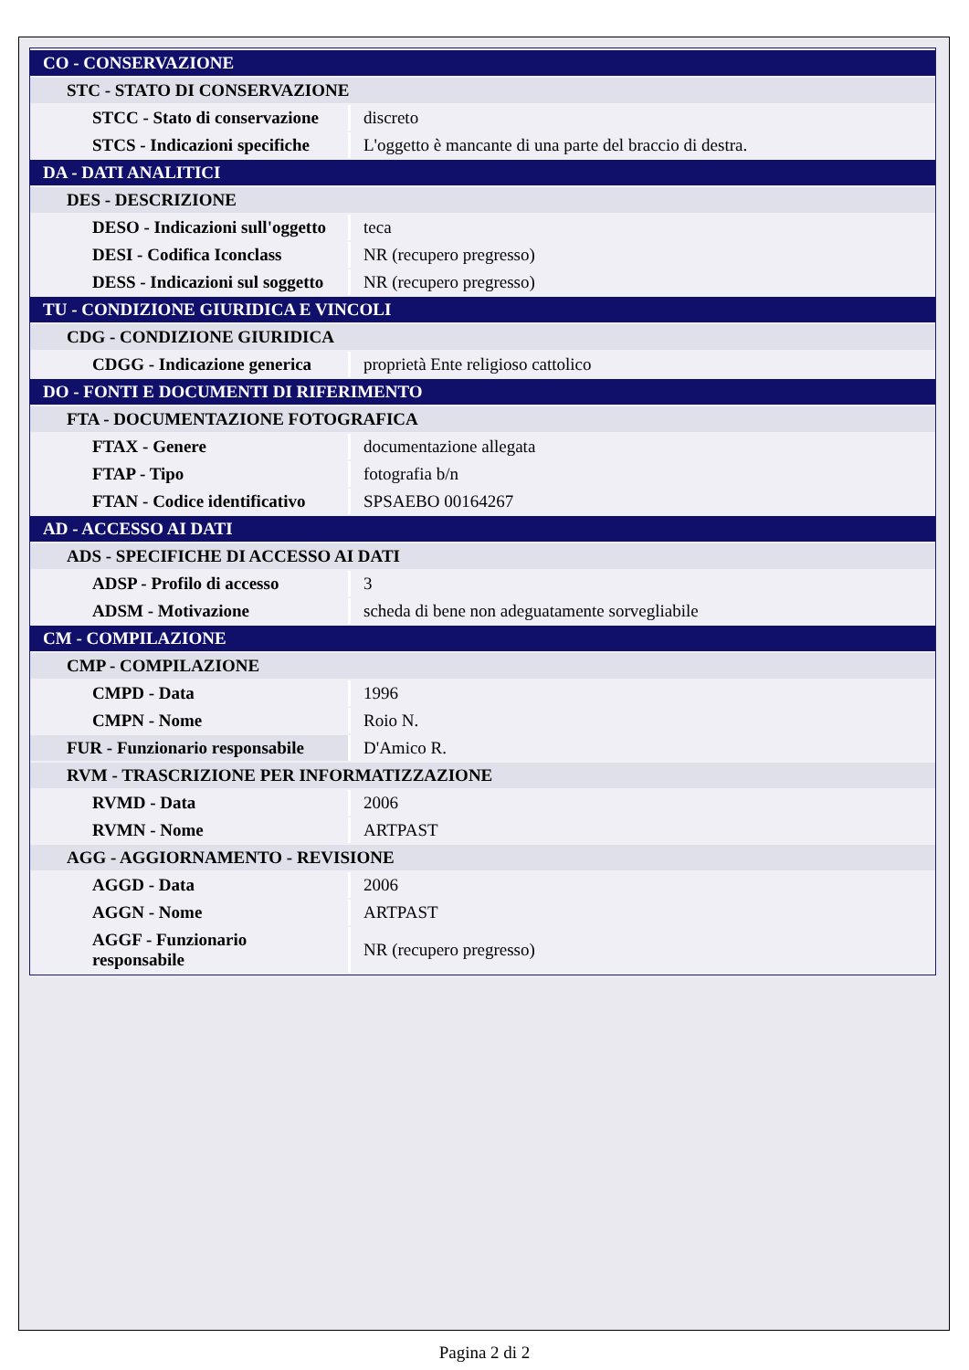| CO - CONSERVAZIONE | |
| STC - STATO DI CONSERVAZIONE | |
| STCC - Stato di conservazione | discreto |
| STCS - Indicazioni specifiche | L'oggetto è mancante di una parte del braccio di destra. |
| DA - DATI ANALITICI | |
| DES - DESCRIZIONE | |
| DESO - Indicazioni sull'oggetto | teca |
| DESI - Codifica Iconclass | NR (recupero pregresso) |
| DESS - Indicazioni sul soggetto | NR (recupero pregresso) |
| TU - CONDIZIONE GIURIDICA E VINCOLI | |
| CDG - CONDIZIONE GIURIDICA | |
| CDGG - Indicazione generica | proprietà Ente religioso cattolico |
| DO - FONTI E DOCUMENTI DI RIFERIMENTO | |
| FTA - DOCUMENTAZIONE FOTOGRAFICA | |
| FTAX - Genere | documentazione allegata |
| FTAP - Tipo | fotografia b/n |
| FTAN - Codice identificativo | SPSAEBO 00164267 |
| AD - ACCESSO AI DATI | |
| ADS - SPECIFICHE DI ACCESSO AI DATI | |
| ADSP - Profilo di accesso | 3 |
| ADSM - Motivazione | scheda di bene non adeguatamente sorvegliabile |
| CM - COMPILAZIONE | |
| CMP - COMPILAZIONE | |
| CMPD - Data | 1996 |
| CMPN - Nome | Roio N. |
| FUR - Funzionario responsabile | D'Amico R. |
| RVM - TRASCRIZIONE PER INFORMATIZZAZIONE | |
| RVMD - Data | 2006 |
| RVMN - Nome | ARTPAST |
| AGG - AGGIORNAMENTO - REVISIONE | |
| AGGD - Data | 2006 |
| AGGN - Nome | ARTPAST |
| AGGF - Funzionario responsabile | NR (recupero pregresso) |
Pagina 2 di 2